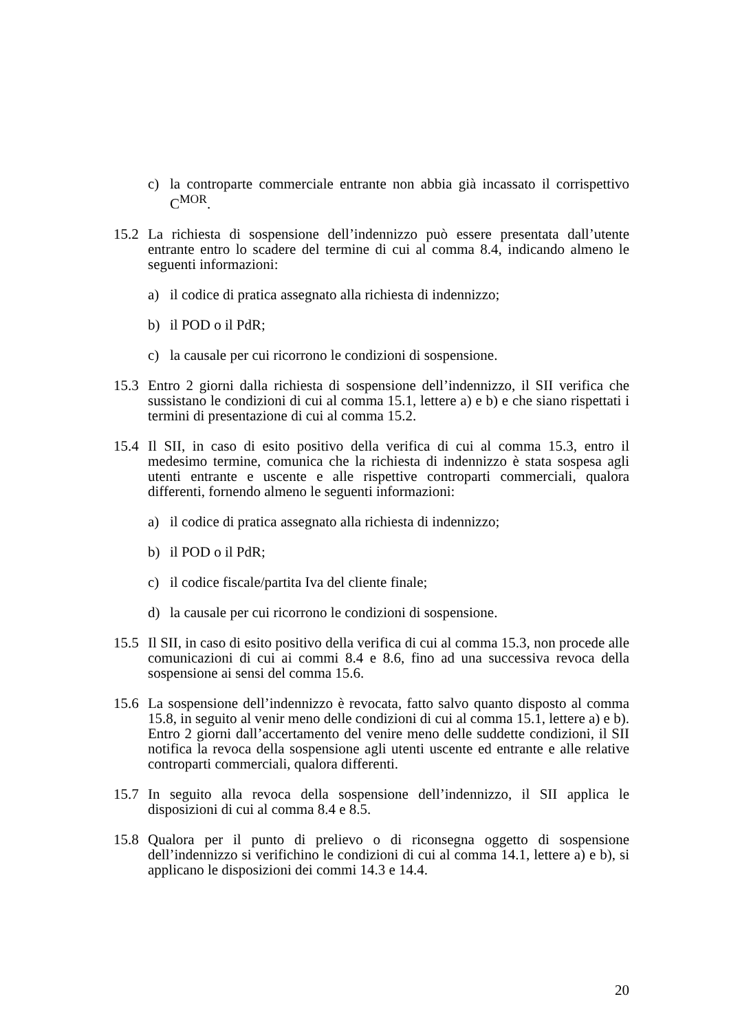c) la controparte commerciale entrante non abbia già incassato il corrispettivo C<sup>MOR</sup>.
15.2 La richiesta di sospensione dell’indennizzo può essere presentata dall’utente entrante entro lo scadere del termine di cui al comma 8.4, indicando almeno le seguenti informazioni:
a) il codice di pratica assegnato alla richiesta di indennizzo;
b) il POD o il PdR;
c) la causale per cui ricorrono le condizioni di sospensione.
15.3 Entro 2 giorni dalla richiesta di sospensione dell’indennizzo, il SII verifica che sussistano le condizioni di cui al comma 15.1, lettere a) e b) e che siano rispettati i termini di presentazione di cui al comma 15.2.
15.4 Il SII, in caso di esito positivo della verifica di cui al comma 15.3, entro il medesimo termine, comunica che la richiesta di indennizzo è stata sospesa agli utenti entrante e uscente e alle rispettive controparti commerciali, qualora differenti, fornendo almeno le seguenti informazioni:
a) il codice di pratica assegnato alla richiesta di indennizzo;
b) il POD o il PdR;
c) il codice fiscale/partita Iva del cliente finale;
d) la causale per cui ricorrono le condizioni di sospensione.
15.5 Il SII, in caso di esito positivo della verifica di cui al comma 15.3, non procede alle comunicazioni di cui ai commi 8.4 e 8.6, fino ad una successiva revoca della sospensione ai sensi del comma 15.6.
15.6 La sospensione dell’indennizzo è revocata, fatto salvo quanto disposto al comma 15.8, in seguito al venir meno delle condizioni di cui al comma 15.1, lettere a) e b). Entro 2 giorni dall’accertamento del venire meno delle suddette condizioni, il SII notifica la revoca della sospensione agli utenti uscente ed entrante e alle relative controparti commerciali, qualora differenti.
15.7 In seguito alla revoca della sospensione dell’indennizzo, il SII applica le disposizioni di cui al comma 8.4 e 8.5.
15.8 Qualora per il punto di prelievo o di riconsegna oggetto di sospensione dell’indennizzo si verifichino le condizioni di cui al comma 14.1, lettere a) e b), si applicano le disposizioni dei commi 14.3 e 14.4.
20